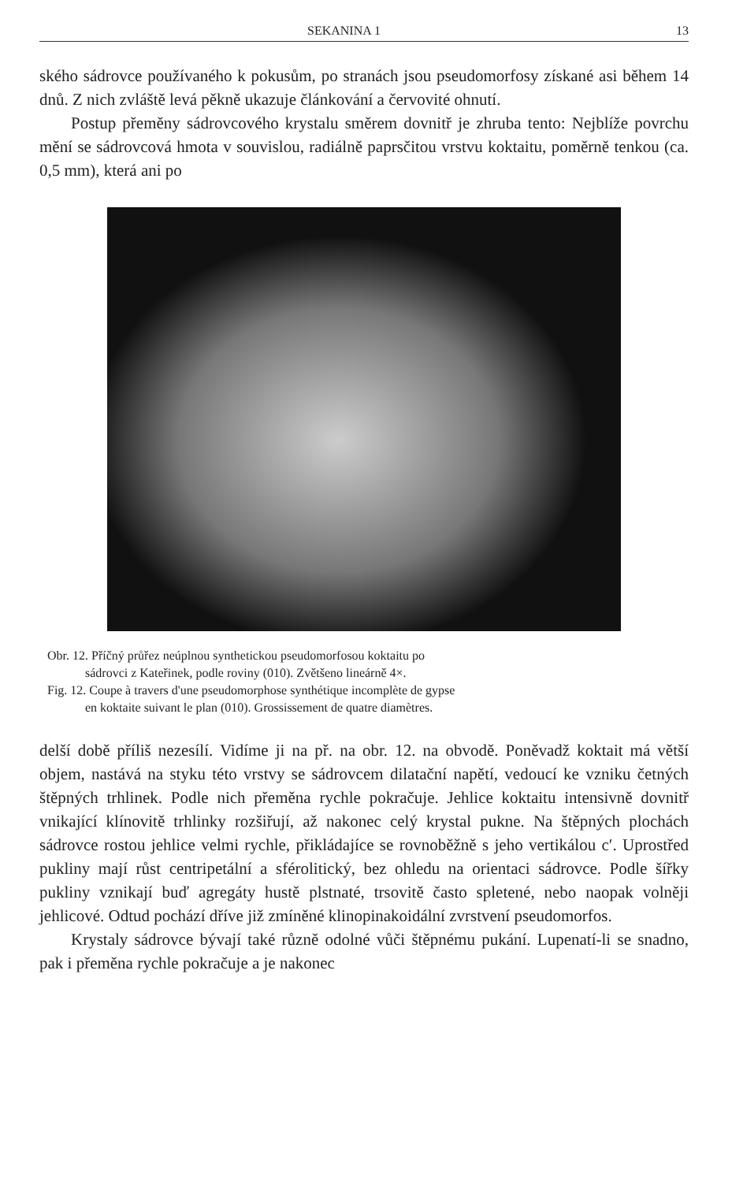SEKANINA 1 13
ského sádrovce používaného k pokusům, po stranách jsou pseudomorfosy získané asi během 14 dnů. Z nich zvláště levá pěkně ukazuje článkování a červovité ohnutí.
Postup přeměny sádrovcového krystalu směrem dovnitř je zhruba tento: Nejblíže povrchu mění se sádrovcová hmota v souvislou, radiálně paprsčitou vrstvu koktaitu, poměrně tenkou (ca. 0,5 mm), která ani po
Obr. 12. Příčný průřez neúplnou synthetickou pseudomorfosou koktaitu po
sádrovci z Kateřinek, podle roviny (010). Zvětšeno lineárně 4×.
Fig. 12. Coupe à travers d'une pseudomorphose synthétique incomplète de gypse
en koktaite suivant le plan (010). Grossissement de quatre diamètres.
delší době příliš nezesílí. Vidíme ji na př. na obr. 12. na obvodě. Poněvadž koktait má větší objem, nastává na styku této vrstvy se sádrovcem dilatační napětí, vedoucí ke vzniku četných štěpných trhlinek. Podle nich přeměna rychle pokračuje. Jehlice koktaitu intensivně dovnitř vnikající klínovitě trhlinky rozšiřují, až nakonec celý krystal pukne. Na štěpných plochách sádrovce rostou jehlice velmi rychle, přikládajíce se rovnoběžně s jeho vertikálou c′. Uprostřed pukliny mají růst centripetální a sférolitický, bez ohledu na orientaci sádrovce. Podle šířky pukliny vznikají buď agregáty hustě plstnaté, trsovitě často spletené, nebo naopak volněji jehlicové. Odtud pochází dříve již zmíněné klinopinakoidální zvrstvení pseudomorfos.
Krystaly sádrovce bývají také různě odolné vůči štěpnému pukání. Lupenatí-li se snadno, pak i přeměna rychle pokračuje a je nakonec